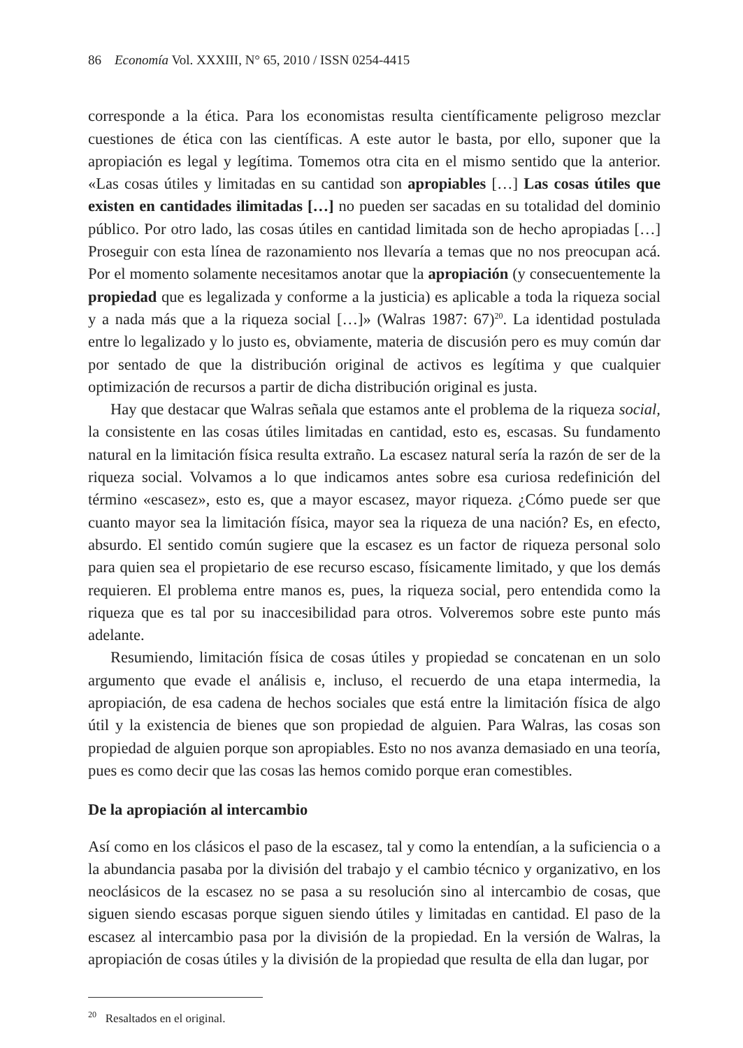86 Economía Vol. XXXIII, N° 65, 2010 / ISSN 0254-4415
corresponde a la ética. Para los economistas resulta científicamente peligroso mezclar cuestiones de ética con las científicas. A este autor le basta, por ello, suponer que la apropiación es legal y legítima. Tomemos otra cita en el mismo sentido que la anterior. «Las cosas útiles y limitadas en su cantidad son apropiables […] Las cosas útiles que existen en cantidades ilimitadas […] no pueden ser sacadas en su totalidad del dominio público. Por otro lado, las cosas útiles en cantidad limitada son de hecho apropiadas […] Proseguir con esta línea de razonamiento nos llevaría a temas que no nos preocupan acá. Por el momento solamente necesitamos anotar que la apropiación (y consecuentemente la propiedad que es legalizada y conforme a la justicia) es aplicable a toda la riqueza social y a nada más que a la riqueza social […]» (Walras 1987: 67)<sup>20</sup>. La identidad postulada entre lo legalizado y lo justo es, obviamente, materia de discusión pero es muy común dar por sentado de que la distribución original de activos es legítima y que cualquier optimización de recursos a partir de dicha distribución original es justa.
Hay que destacar que Walras señala que estamos ante el problema de la riqueza social, la consistente en las cosas útiles limitadas en cantidad, esto es, escasas. Su fundamento natural en la limitación física resulta extraño. La escasez natural sería la razón de ser de la riqueza social. Volvamos a lo que indicamos antes sobre esa curiosa redefinición del término «escasez», esto es, que a mayor escasez, mayor riqueza. ¿Cómo puede ser que cuanto mayor sea la limitación física, mayor sea la riqueza de una nación? Es, en efecto, absurdo. El sentido común sugiere que la escasez es un factor de riqueza personal solo para quien sea el propietario de ese recurso escaso, físicamente limitado, y que los demás requieren. El problema entre manos es, pues, la riqueza social, pero entendida como la riqueza que es tal por su inaccesibilidad para otros. Volveremos sobre este punto más adelante.
Resumiendo, limitación física de cosas útiles y propiedad se concatenan en un solo argumento que evade el análisis e, incluso, el recuerdo de una etapa intermedia, la apropiación, de esa cadena de hechos sociales que está entre la limitación física de algo útil y la existencia de bienes que son propiedad de alguien. Para Walras, las cosas son propiedad de alguien porque son apropiables. Esto no nos avanza demasiado en una teoría, pues es como decir que las cosas las hemos comido porque eran comestibles.
De la apropiación al intercambio
Así como en los clásicos el paso de la escasez, tal y como la entendían, a la suficiencia o a la abundancia pasaba por la división del trabajo y el cambio técnico y organizativo, en los neoclásicos de la escasez no se pasa a su resolución sino al intercambio de cosas, que siguen siendo escasas porque siguen siendo útiles y limitadas en cantidad. El paso de la escasez al intercambio pasa por la división de la propiedad. En la versión de Walras, la apropiación de cosas útiles y la división de la propiedad que resulta de ella dan lugar, por
<sup>20</sup> Resaltados en el original.